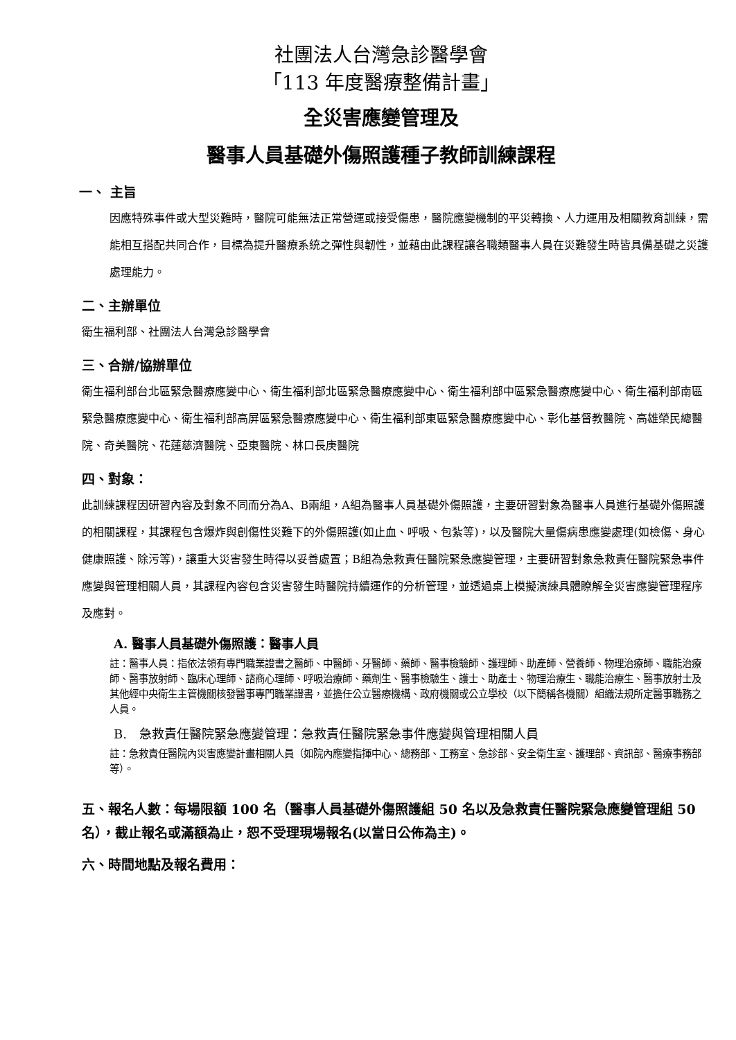社團法人台灣急診醫學會
「113 年度醫療整備計畫」
全災害應變管理及
醫事人員基礎外傷照護種子教師訓練課程
一、 主旨
因應特殊事件或大型災難時，醫院可能無法正常營運或接受傷患，醫院應變機制的平災轉換、人力運用及相關教育訓練，需能相互搭配共同合作，目標為提升醫療系統之彈性與韌性，並藉由此課程讓各職類醫事人員在災難發生時皆具備基礎之災護處理能力。
二、主辦單位
衛生福利部、社團法人台灣急診醫學會
三、合辦/協辦單位
衛生福利部台北區緊急醫療應變中心、衛生福利部北區緊急醫療應變中心、衛生福利部中區緊急醫療應變中心、衛生福利部南區緊急醫療應變中心、衛生福利部高屏區緊急醫療應變中心、衛生福利部東區緊急醫療應變中心、彰化基督教醫院、高雄榮民總醫院、奇美醫院、花蓮慈濟醫院、亞東醫院、林口長庚醫院
四、對象：
此訓練課程因研習內容及對象不同而分為A、B兩組，A組為醫事人員基礎外傷照護，主要研習對象為醫事人員進行基礎外傷照護的相關課程，其課程包含爆炸與創傷性災難下的外傷照護(如止血、呼吸、包紮等)，以及醫院大量傷病患應變處理(如檢傷、身心健康照護、除污等)，讓重大災害發生時得以妥善處置；B組為急救責任醫院緊急應變管理，主要研習對象急救責任醫院緊急事件應變與管理相關人員，其課程內容包含災害發生時醫院持續運作的分析管理，並透過桌上模擬演練具體瞭解全災害應變管理程序及應對。
A. 醫事人員基礎外傷照護：醫事人員
註：醫事人員：指依法領有專門職業證書之醫師、中醫師、牙醫師、藥師、醫事檢驗師、護理師、助產師、營養師、物理治療師、職能治療師、醫事放射師、臨床心理師、諮商心理師、呼吸治療師、藥劑生、醫事檢驗生、護士、助產士、物理治療生、職能治療生、醫事放射士及其他經中央衛生主管機關核發醫事專門職業證書，並擔任公立醫療機構、政府機關或公立學校（以下簡稱各機關）組織法規所定醫事職務之人員。
B.　急救責任醫院緊急應變管理：急救責任醫院緊急事件應變與管理相關人員
註：急救責任醫院內災害應變計畫相關人員（如院內應變指揮中心、總務部、工務室、急診部、安全衛生室、護理部、資訊部、醫療事務部等）。
五、報名人數：每場限額 100 名（醫事人員基礎外傷照護組 50 名以及急救責任醫院緊急應變管理組 50 名），截止報名或滿額為止，恕不受理現場報名(以當日公佈為主)。
六、時間地點及報名費用：